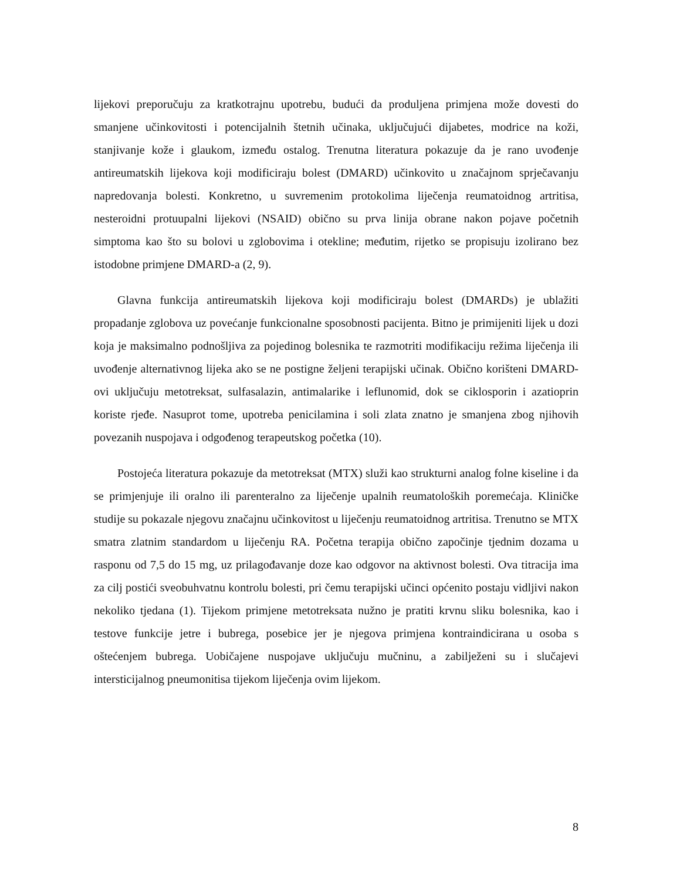lijekovi preporučuju za kratkotrajnu upotrebu, budući da produljena primjena može dovesti do smanjene učinkovitosti i potencijalnih štetnih učinaka, uključujući dijabetes, modrice na koži, stanjivanje kože i glaukom, između ostalog. Trenutna literatura pokazuje da je rano uvođenje antireumatskih lijekova koji modificiraju bolest (DMARD) učinkovito u značajnom sprječavanju napredovanja bolesti. Konkretno, u suvremenim protokolima liječenja reumatoidnog artritisa, nesteroidni protuupalni lijekovi (NSAID) obično su prva linija obrane nakon pojave početnih simptoma kao što su bolovi u zglobovima i otekline; međutim, rijetko se propisuju izolirano bez istodobne primjene DMARD-a (2, 9).
Glavna funkcija antireumatskih lijekova koji modificiraju bolest (DMARDs) je ublažiti propadanje zglobova uz povećanje funkcionalne sposobnosti pacijenta. Bitno je primijeniti lijek u dozi koja je maksimalno podnošljiva za pojedinog bolesnika te razmotriti modifikaciju režima liječenja ili uvođenje alternativnog lijeka ako se ne postigne željeni terapijski učinak. Obično korišteni DMARD-ovi uključuju metotreksat, sulfasalazin, antimalarike i leflunomid, dok se ciklosporin i azatioprin koriste rjeđe. Nasuprot tome, upotreba penicilamina i soli zlata znatno je smanjena zbog njihovih povezanih nuspojava i odgođenog terapeutskog početka (10).
Postojeća literatura pokazuje da metotreksat (MTX) služi kao strukturni analog folne kiseline i da se primjenjuje ili oralno ili parenteralno za liječenje upalnih reumatoloških poremećaja. Kliničke studije su pokazale njegovu značajnu učinkovitost u liječenju reumatoidnog artritisa. Trenutno se MTX smatra zlatnim standardom u liječenju RA. Početna terapija obično započinje tjednim dozama u rasponu od 7,5 do 15 mg, uz prilagođavanje doze kao odgovor na aktivnost bolesti. Ova titracija ima za cilj postići sveobuhvatnu kontrolu bolesti, pri čemu terapijski učinci općenito postaju vidljivi nakon nekoliko tjedana (1). Tijekom primjene metotreksata nužno je pratiti krvnu sliku bolesnika, kao i testove funkcije jetre i bubrega, posebice jer je njegova primjena kontraindicirana u osoba s oštećenjem bubrega. Uobičajene nuspojave uključuju mučninu, a zabilježeni su i slučajevi intersticijalnog pneumonitisa tijekom liječenja ovim lijekom.
8